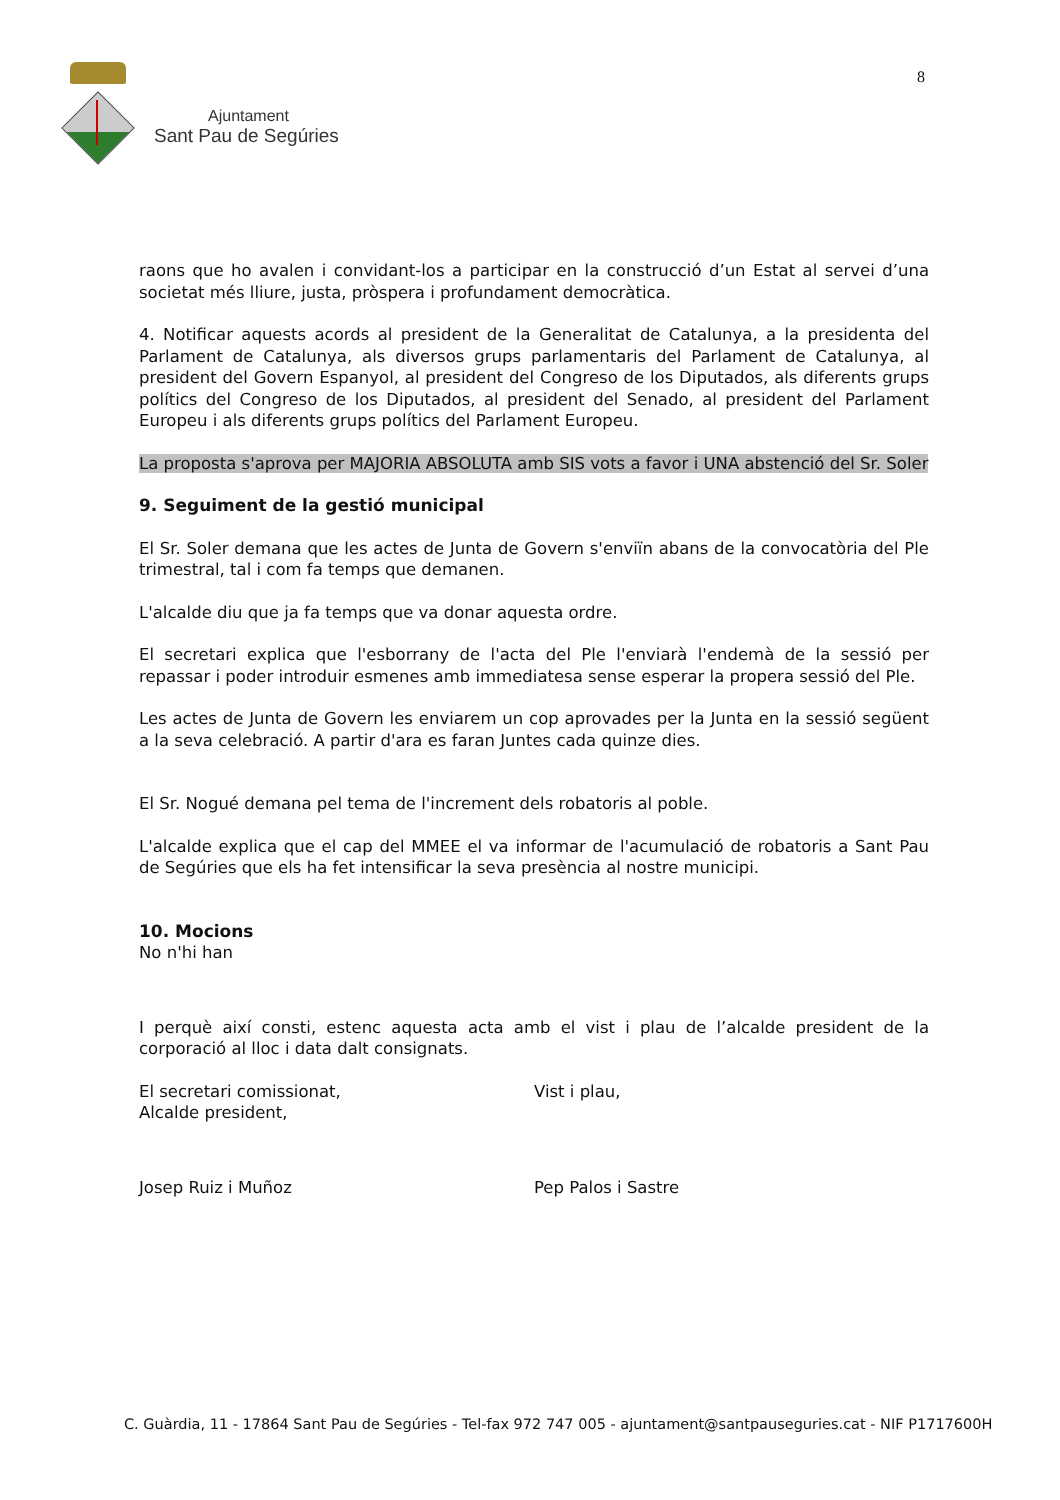Ajuntament
Sant Pau de Segúries
8
raons que ho avalen i convidant-los a participar en la construcció d’un Estat al servei d’una societat més lliure, justa, pròspera i profundament democràtica.
4. Notificar aquests acords al president de la Generalitat de Catalunya, a la presidenta del Parlament de Catalunya, als diversos grups parlamentaris del Parlament de Catalunya, al president del Govern Espanyol, al president del Congreso de los Diputados, als diferents grups polítics del Congreso de los Diputados, al president del Senado, al president del Parlament Europeu i als diferents grups polítics del Parlament Europeu.
La proposta s'aprova per MAJORIA ABSOLUTA amb SIS vots a favor i UNA abstenció del Sr. Soler
9. Seguiment de la gestió municipal
El Sr. Soler demana que les actes de Junta de Govern s'enviïn abans de la convocatòria del Ple trimestral, tal i com fa temps que demanen.
L'alcalde diu que ja fa temps que va donar aquesta ordre.
El secretari explica que l'esborrany de l'acta del Ple l'enviarà l'endemà de la sessió per repassar i poder introduir esmenes amb immediatesa sense esperar la propera sessió del Ple.
Les actes de Junta de Govern les enviarem un cop aprovades per la Junta en la sessió següent a la seva celebració. A partir d'ara es faran Juntes cada quinze dies.
El Sr. Nogué demana pel tema de l'increment dels robatoris al poble.
L'alcalde explica que el cap del MMEE el va informar de l'acumulació de robatoris a Sant Pau de Segúries que els ha fet intensificar la seva presència al nostre municipi.
10. Mocions
No n'hi han
I perquè així consti, estenc aquesta acta amb el vist i plau de l’alcalde president de la corporació al lloc i data dalt consignats.
El secretari comissionat,
Alcalde president,
Vist i plau,
Josep Ruiz i Muñoz Pep Palos i Sastre
C. Guàrdia, 11 - 17864 Sant Pau de Segúries - Tel-fax 972 747 005 - ajuntament@santpauseguries.cat - NIF P1717600H